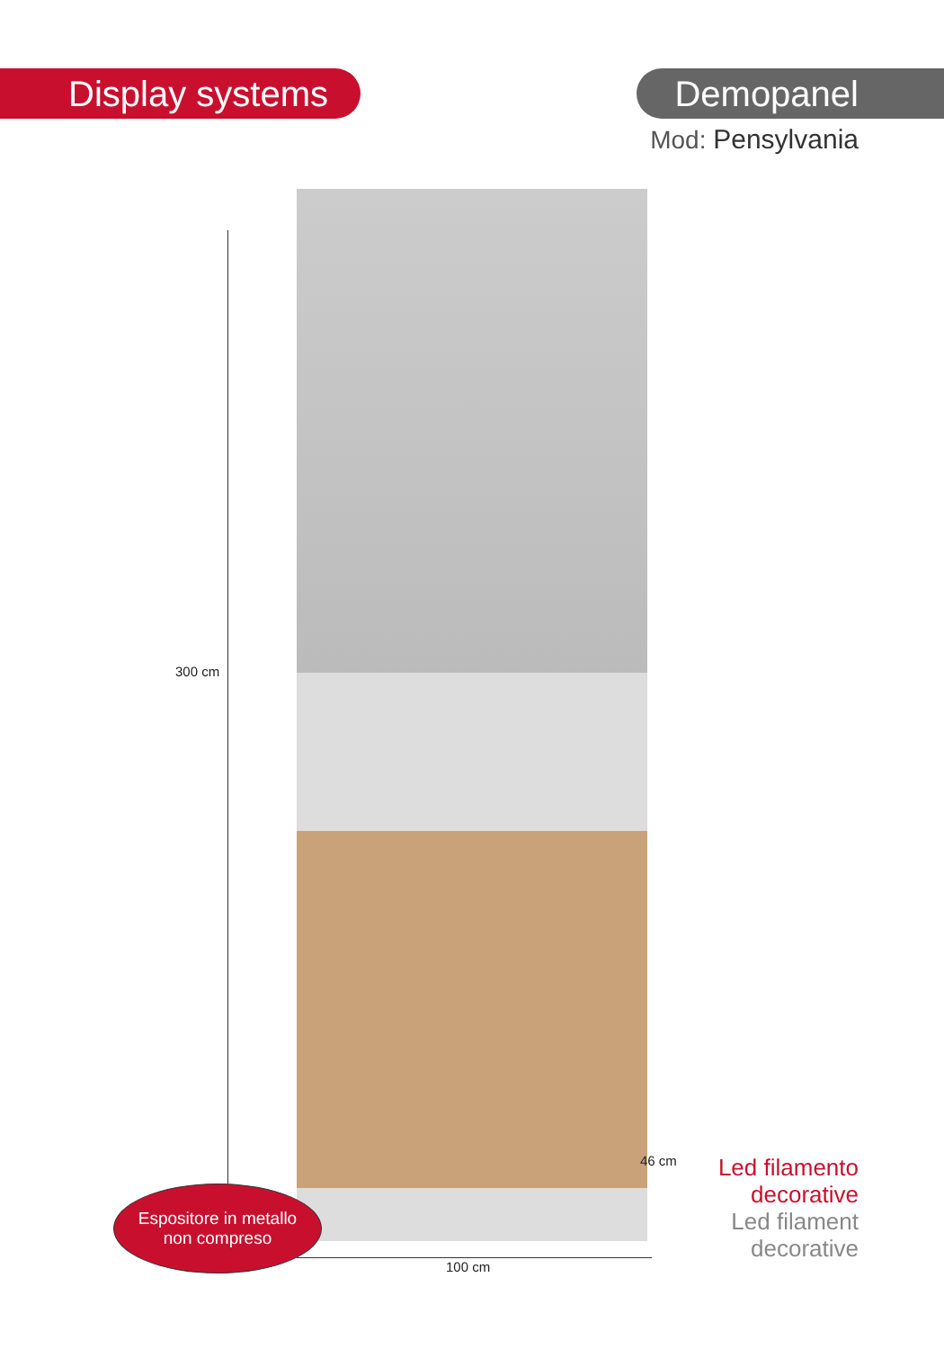Display systems Demopanel
Mod: Pensylvania
300 cm
46 cm
100 cm
Espositore in metallo
non compreso
Led filamento
decorative
Led filament
decorative